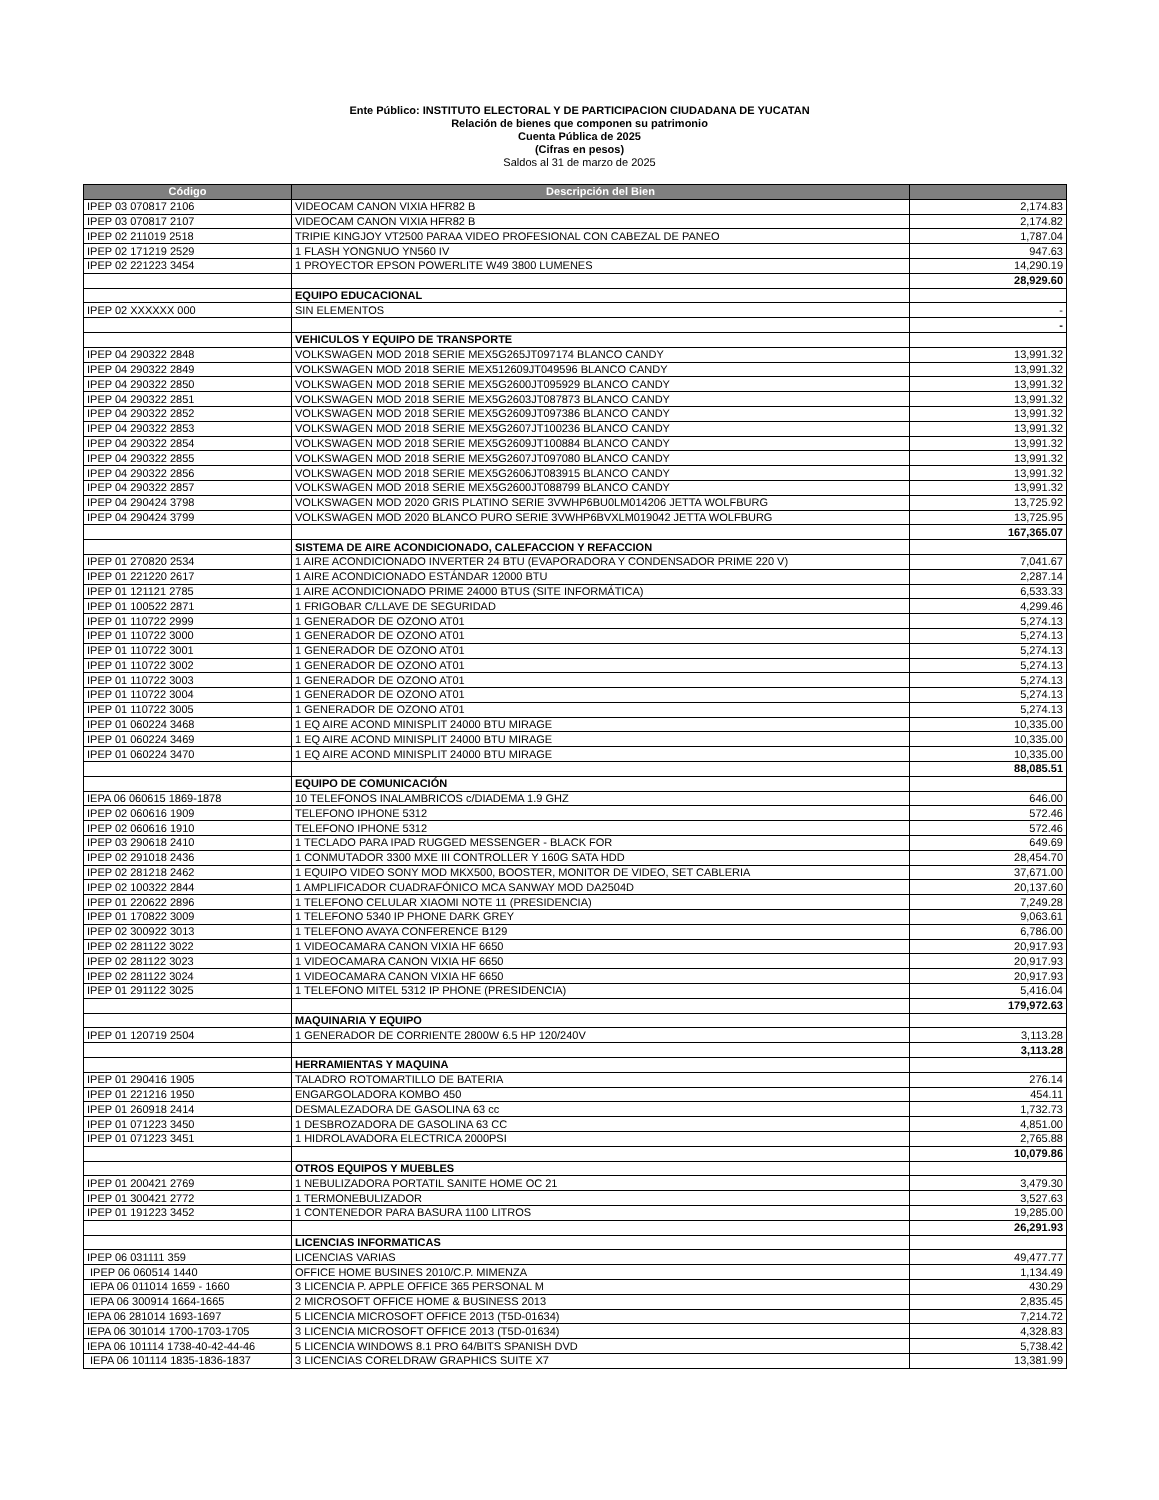Ente Público: INSTITUTO ELECTORAL Y DE PARTICIPACION CIUDADANA DE YUCATAN
Relación de bienes que componen su patrimonio
Cuenta Pública de 2025
(Cifras en pesos)
Saldos al 31 de marzo de 2025
| Código | Descripción del Bien | |
| --- | --- | --- |
| IPEP 03 070817 2106 | VIDEOCAM CANON VIXIA HFR82 B | 2,174.83 |
| IPEP 03 070817 2107 | VIDEOCAM CANON VIXIA HFR82 B | 2,174.82 |
| IPEP 02 211019 2518 | TRIPIE KINGJOY VT2500 PARAA VIDEO PROFESIONAL CON CABEZAL DE PANEO | 1,787.04 |
| IPEP 02 171219 2529 | 1 FLASH YONGNUO YN560 IV | 947.63 |
| IPEP 02 221223 3454 | 1 PROYECTOR EPSON POWERLITE W49 3800 LUMENES | 14,290.19 |
| | | 28,929.60 |
| | EQUIPO EDUCACIONAL | |
| IPEP 02 XXXXXX 000 | SIN ELEMENTOS | - |
| | | - |
| | VEHICULOS Y EQUIPO DE TRANSPORTE | |
| IPEP 04 290322 2848 | VOLKSWAGEN MOD 2018 SERIE MEX5G265JT097174 BLANCO CANDY | 13,991.32 |
| IPEP 04 290322 2849 | VOLKSWAGEN MOD 2018 SERIE MEX512609JT049596 BLANCO CANDY | 13,991.32 |
| IPEP 04 290322 2850 | VOLKSWAGEN MOD 2018 SERIE MEX5G2600JT095929 BLANCO CANDY | 13,991.32 |
| IPEP 04 290322 2851 | VOLKSWAGEN MOD 2018 SERIE MEX5G2603JT087873 BLANCO CANDY | 13,991.32 |
| IPEP 04 290322 2852 | VOLKSWAGEN MOD 2018 SERIE MEX5G2609JT097386 BLANCO CANDY | 13,991.32 |
| IPEP 04 290322 2853 | VOLKSWAGEN MOD 2018 SERIE MEX5G2607JT100236 BLANCO CANDY | 13,991.32 |
| IPEP 04 290322 2854 | VOLKSWAGEN MOD 2018 SERIE MEX5G2609JT100884 BLANCO CANDY | 13,991.32 |
| IPEP 04 290322 2855 | VOLKSWAGEN MOD 2018 SERIE MEX5G2607JT097080 BLANCO CANDY | 13,991.32 |
| IPEP 04 290322 2856 | VOLKSWAGEN MOD 2018 SERIE MEX5G2606JT083915 BLANCO CANDY | 13,991.32 |
| IPEP 04 290322 2857 | VOLKSWAGEN MOD 2018 SERIE MEX5G2600JT088799 BLANCO CANDY | 13,991.32 |
| IPEP 04 290424 3798 | VOLKSWAGEN MOD 2020 GRIS PLATINO SERIE 3VWHP6BU0LM014206 JETTA WOLFBURG | 13,725.92 |
| IPEP 04 290424 3799 | VOLKSWAGEN MOD 2020 BLANCO PURO SERIE 3VWHP6BVXLM019042 JETTA WOLFBURG | 13,725.95 |
| | | 167,365.07 |
| | SISTEMA DE AIRE ACONDICIONADO, CALEFACCION Y REFACCION | |
| IPEP 01 270820 2534 | 1 AIRE ACONDICIONADO INVERTER 24 BTU (EVAPORADORA Y CONDENSADOR PRIME 220 V) | 7,041.67 |
| IPEP 01 221220 2617 | 1 AIRE ACONDICIONADO ESTÁNDAR 12000 BTU | 2,287.14 |
| IPEP 01 121121 2785 | 1 AIRE ACONDICIONADO PRIME 24000 BTUS (SITE INFORMÁTICA) | 6,533.33 |
| IPEP 01 100522 2871 | 1 FRIGOBAR C/LLAVE DE SEGURIDAD | 4,299.46 |
| IPEP 01 110722 2999 | 1 GENERADOR DE OZONO AT01 | 5,274.13 |
| IPEP 01 110722 3000 | 1 GENERADOR DE OZONO AT01 | 5,274.13 |
| IPEP 01 110722 3001 | 1 GENERADOR DE OZONO AT01 | 5,274.13 |
| IPEP 01 110722 3002 | 1 GENERADOR DE OZONO AT01 | 5,274.13 |
| IPEP 01 110722 3003 | 1 GENERADOR DE OZONO AT01 | 5,274.13 |
| IPEP 01 110722 3004 | 1 GENERADOR DE OZONO AT01 | 5,274.13 |
| IPEP 01 110722 3005 | 1 GENERADOR DE OZONO AT01 | 5,274.13 |
| IPEP 01 060224 3468 | 1 EQ AIRE ACOND MINISPLIT 24000 BTU MIRAGE | 10,335.00 |
| IPEP 01 060224 3469 | 1 EQ AIRE ACOND MINISPLIT 24000 BTU MIRAGE | 10,335.00 |
| IPEP 01 060224 3470 | 1 EQ AIRE ACOND MINISPLIT 24000 BTU MIRAGE | 10,335.00 |
| | | 88,085.51 |
| | EQUIPO DE COMUNICACIÓN | |
| IEPA 06 060615 1869-1878 | 10 TELEFONOS INALAMBRICOS c/DIADEMA 1.9 GHZ | 646.00 |
| IPEP 02 060616 1909 | TELEFONO IPHONE 5312 | 572.46 |
| IPEP 02 060616 1910 | TELEFONO IPHONE 5312 | 572.46 |
| IPEP 03 290618 2410 | 1 TECLADO PARA IPAD RUGGED MESSENGER - BLACK FOR | 649.69 |
| IPEP 02 291018 2436 | 1 CONMUTADOR 3300 MXE III CONTROLLER Y 160G SATA HDD | 28,454.70 |
| IPEP 02 281218 2462 | 1 EQUIPO VIDEO SONY MOD MKX500, BOOSTER, MONITOR DE VIDEO, SET CABLERIA | 37,671.00 |
| IPEP 02 100322 2844 | 1 AMPLIFICADOR CUADRAFÓNICO MCA SANWAY MOD DA2504D | 20,137.60 |
| IPEP 01 220622 2896 | 1 TELEFONO CELULAR XIAOMI NOTE 11 (PRESIDENCIA) | 7,249.28 |
| IPEP 01 170822 3009 | 1 TELEFONO 5340 IP PHONE DARK GREY | 9,063.61 |
| IPEP 02 300922 3013 | 1 TELEFONO AVAYA CONFERENCE B129 | 6,786.00 |
| IPEP 02 281122 3022 | 1 VIDEOCAMARA CANON VIXIA HF 6650 | 20,917.93 |
| IPEP 02 281122 3023 | 1 VIDEOCAMARA CANON VIXIA HF 6650 | 20,917.93 |
| IPEP 02 281122 3024 | 1 VIDEOCAMARA CANON VIXIA HF 6650 | 20,917.93 |
| IPEP 01 291122 3025 | 1 TELEFONO MITEL 5312 IP PHONE (PRESIDENCIA) | 5,416.04 |
| | | 179,972.63 |
| | MAQUINARIA Y EQUIPO | |
| IPEP 01 120719 2504 | 1 GENERADOR DE CORRIENTE 2800W 6.5 HP 120/240V | 3,113.28 |
| | | 3,113.28 |
| | HERRAMIENTAS Y MAQUINA | |
| IPEP 01 290416 1905 | TALADRO ROTOMARTILLO DE BATERIA | 276.14 |
| IPEP 01 221216 1950 | ENGARGOLADORA KOMBO 450 | 454.11 |
| IPEP 01 260918 2414 | DESMALEZADORA DE GASOLINA 63 cc | 1,732.73 |
| IPEP 01 071223 3450 | 1 DESBROZADORA DE GASOLINA 63 CC | 4,851.00 |
| IPEP 01 071223 3451 | 1 HIDROLAVADORA ELECTRICA 2000PSI | 2,765.88 |
| | | 10,079.86 |
| | OTROS EQUIPOS Y MUEBLES | |
| IPEP 01 200421 2769 | 1 NEBULIZADORA PORTATIL SANITE HOME OC 21 | 3,479.30 |
| IPEP 01 300421 2772 | 1 TERMONEBULIZADOR | 3,527.63 |
| IPEP 01 191223 3452 | 1 CONTENEDOR PARA BASURA 1100 LITROS | 19,285.00 |
| | | 26,291.93 |
| | LICENCIAS INFORMATICAS | |
| IPEP 06 031111 359 | LICENCIAS VARIAS | 49,477.77 |
| IPEP 06 060514 1440 | OFFICE HOME BUSINES 2010/C.P. MIMENZA | 1,134.49 |
| IEPA 06 011014 1659 - 1660 | 3 LICENCIA P. APPLE OFFICE 365 PERSONAL M | 430.29 |
| IEPA 06 300914 1664-1665 | 2 MICROSOFT OFFICE HOME & BUSINESS 2013 | 2,835.45 |
| IEPA 06 281014 1693-1697 | 5 LICENCIA MICROSOFT OFFICE 2013 (T5D-01634) | 7,214.72 |
| IEPA 06 301014 1700-1703-1705 | 3 LICENCIA MICROSOFT OFFICE 2013 (T5D-01634) | 4,328.83 |
| IEPA 06 101114 1738-40-42-44-46 | 5 LICENCIA WINDOWS 8.1 PRO 64/BITS SPANISH DVD | 5,738.42 |
| IEPA 06 101114 1835-1836-1837 | 3 LICENCIAS CORELDRAW GRAPHICS SUITE X7 | 13,381.99 |